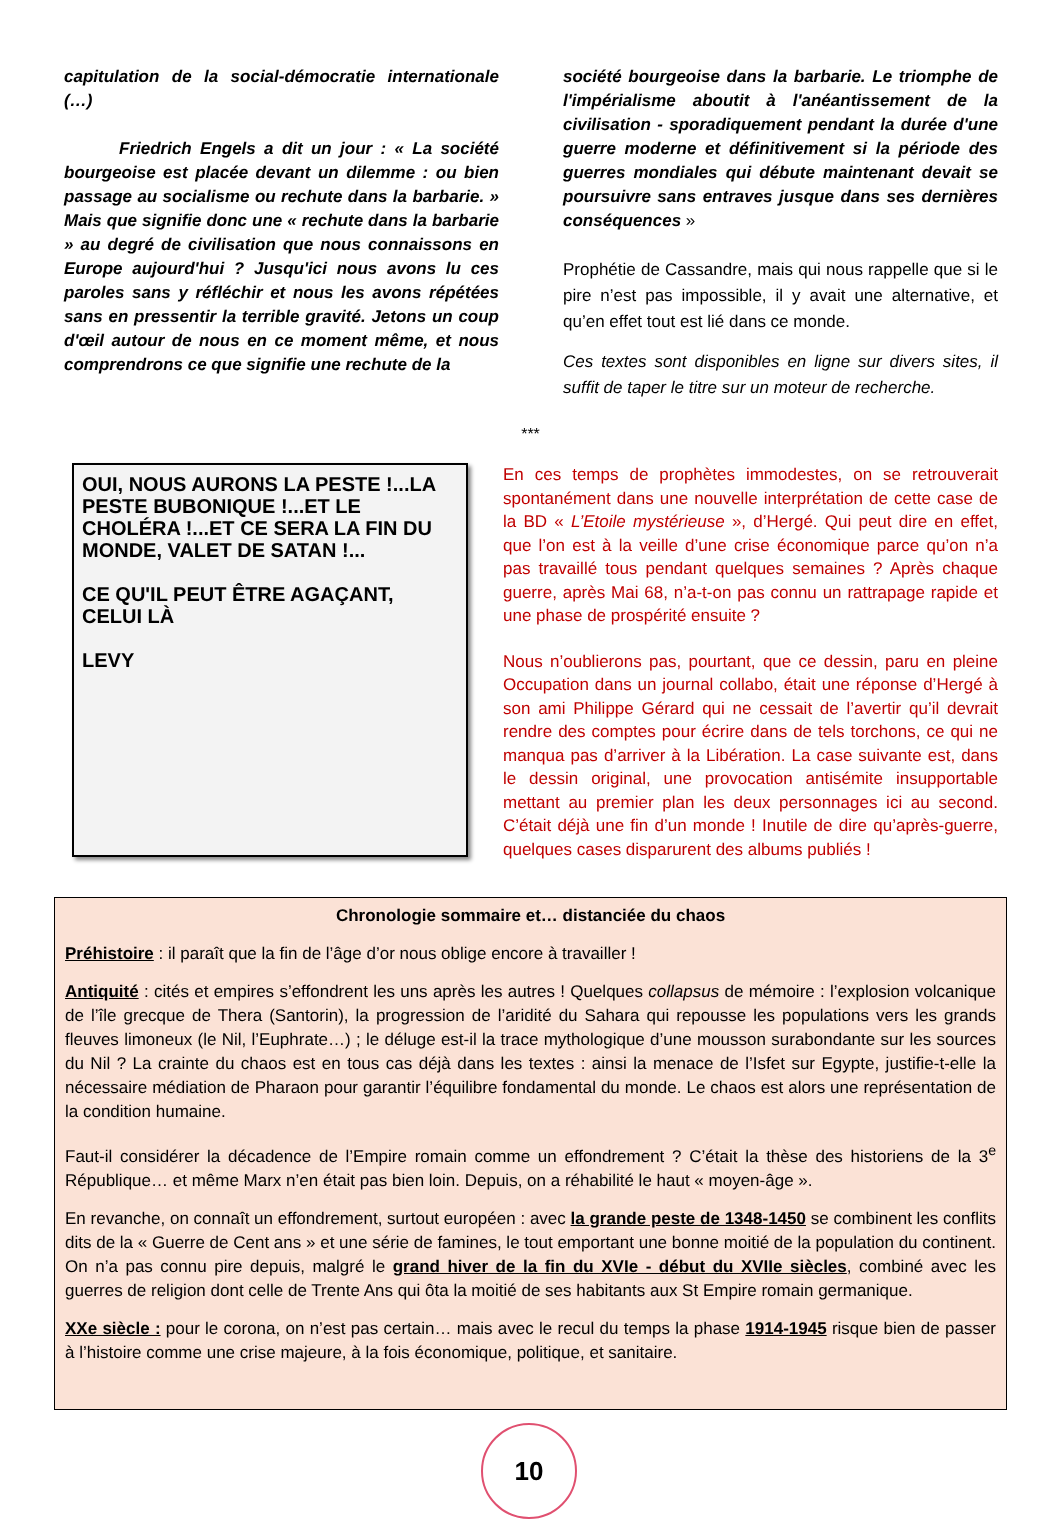capitulation de la social-démocratie internationale (…)
Friedrich Engels a dit un jour : « La société bourgeoise est placée devant un dilemme : ou bien passage au socialisme ou rechute dans la barbarie. » Mais que signifie donc une « rechute dans la barbarie » au degré de civilisation que nous connaissons en Europe aujourd'hui ? Jusqu'ici nous avons lu ces paroles sans y réfléchir et nous les avons répétées sans en pressentir la terrible gravité. Jetons un coup d'œil autour de nous en ce moment même, et nous comprendrons ce que signifie une rechute de la
société bourgeoise dans la barbarie. Le triomphe de l'impérialisme aboutit à l'anéantissement de la civilisation - sporadiquement pendant la durée d'une guerre moderne et définitivement si la période des guerres mondiales qui débute maintenant devait se poursuivre sans entraves jusque dans ses dernières conséquences »
Prophétie de Cassandre, mais qui nous rappelle que si le pire n’est pas impossible, il y avait une alternative, et qu’en effet tout est lié dans ce monde.
Ces textes sont disponibles en ligne sur divers sites, il suffit de taper le titre sur un moteur de recherche.
***
OUI, NOUS AURONS LA PESTE !...LA PESTE BUBONIQUE !...ET LE CHOLÉRA !...ET CE SERA LA FIN DU MONDE, VALET DE SATAN !...
CE QU'IL PEUT ÊTRE AGAÇANT, CELUI LÀ
LEVY
En ces temps de prophètes immodestes, on se retrouverait spontanément dans une nouvelle interprétation de cette case de la BD « L’Etoile mystérieuse », d’Hergé. Qui peut dire en effet, que l’on est à la veille d’une crise économique parce qu’on n’a pas travaillé tous pendant quelques semaines ? Après chaque guerre, après Mai 68, n’a-t-on pas connu un rattrapage rapide et une phase de prospérité ensuite ?
Nous n’oublierons pas, pourtant, que ce dessin, paru en pleine Occupation dans un journal collabo, était une réponse d’Hergé à son ami Philippe Gérard qui ne cessait de l’avertir qu’il devrait rendre des comptes pour écrire dans de tels torchons, ce qui ne manqua pas d’arriver à la Libération. La case suivante est, dans le dessin original, une provocation antisémite insupportable mettant au premier plan les deux personnages ici au second. C’était déjà une fin d’un monde ! Inutile de dire qu’après-guerre, quelques cases disparurent des albums publiés !
Chronologie sommaire et… distanciée du chaos
Préhistoire : il paraît que la fin de l’âge d’or nous oblige encore à travailler !
Antiquité : cités et empires s’effondrent les uns après les autres ! Quelques collapsus de mémoire : l’explosion volcanique de l’île grecque de Thera (Santorin), la progression de l’aridité du Sahara qui repousse les populations vers les grands fleuves limoneux (le Nil, l’Euphrate…) ; le déluge est-il la trace mythologique d’une mousson surabondante sur les sources du Nil ? La crainte du chaos est en tous cas déjà dans les textes : ainsi la menace de l’Isfet sur Egypte, justifie-t-elle la nécessaire médiation de Pharaon pour garantir l’équilibre fondamental du monde. Le chaos est alors une représentation de la condition humaine.
Faut-il considérer la décadence de l’Empire romain comme un effondrement ? C’était la thèse des historiens de la 3<sup>e</sup> République… et même Marx n’en était pas bien loin. Depuis, on a réhabilité le haut « moyen-âge ».
En revanche, on connaît un effondrement, surtout européen : avec la grande peste de 1348-1450 se combinent les conflits dits de la « Guerre de Cent ans » et une série de famines, le tout emportant une bonne moitié de la population du continent. On n’a pas connu pire depuis, malgré le grand hiver de la fin du XVIe - début du XVIIe siècles, combiné avec les guerres de religion dont celle de Trente Ans qui ôta la moitié de ses habitants aux St Empire romain germanique.
XXe siècle : pour le corona, on n’est pas certain… mais avec le recul du temps la phase 1914-1945 risque bien de passer à l’histoire comme une crise majeure, à la fois économique, politique, et sanitaire.
10